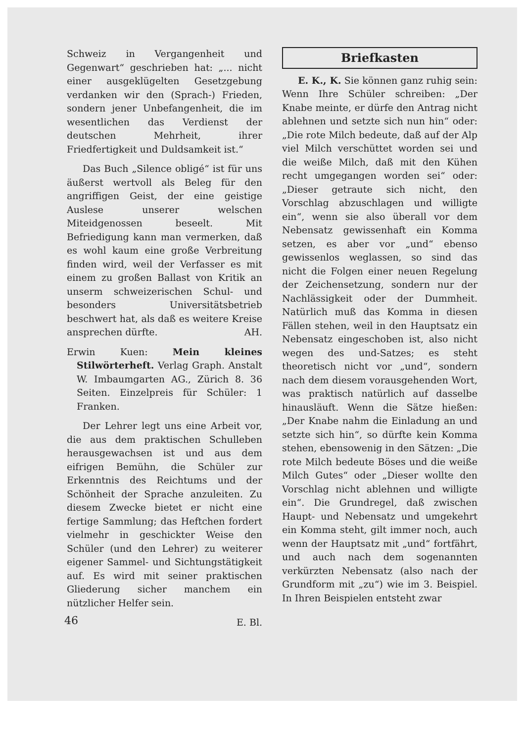Schweiz in Vergangenheit und Gegenwart“ geschrieben hat: „... nicht einer ausgeklügelten Gesetzgebung verdanken wir den (Sprach-) Frieden, sondern jener Unbefangenheit, die im wesentlichen das Verdienst der deutschen Mehrheit, ihrer Friedfertigkeit und Duldsamkeit ist.“
Das Buch „Silence obligé“ ist für uns äußerst wertvoll als Beleg für den angriffigen Geist, der eine geistige Auslese unserer welschen Miteidgenossen beseelt. Mit Befriedigung kann man vermerken, daß es wohl kaum eine große Verbreitung finden wird, weil der Verfasser es mit einem zu großen Ballast von Kritik an unserm schweizerischen Schul- und besonders Universitätsbetrieb beschwert hat, als daß es weitere Kreise ansprechen dürfte. AH.
Erwin Kuen: Mein kleines Stilwörterheft. Verlag Graph. Anstalt W. Imbaumgarten AG., Zürich 8. 36 Seiten. Einzelpreis für Schüler: 1 Franken.
Der Lehrer legt uns eine Arbeit vor, die aus dem praktischen Schulleben herausgewachsen ist und aus dem eifrigen Bemühn, die Schüler zur Erkenntnis des Reichtums und der Schönheit der Sprache anzuleiten. Zu diesem Zwecke bietet er nicht eine fertige Sammlung; das Heftchen fordert vielmehr in geschickter Weise den Schüler (und den Lehrer) zu weiterer eigener Sammel- und Sichtungstätigkeit auf. Es wird mit seiner praktischen Gliederung sicher manchem ein nützlicher Helfer sein.
E. Bl.
Briefkasten
E. K., K. Sie können ganz ruhig sein: Wenn Ihre Schüler schreiben: „Der Knabe meinte, er dürfe den Antrag nicht ablehnen und setzte sich nun hin“ oder: „Die rote Milch bedeute, daß auf der Alp viel Milch verschüttet worden sei und die weiße Milch, daß mit den Kühen recht umgegangen worden sei“ oder: „Dieser getraute sich nicht, den Vorschlag abzuschlagen und willigte ein“, wenn sie also überall vor dem Nebensatz gewissenhaft ein Komma setzen, es aber vor „und“ ebenso gewissenlos weglassen, so sind das nicht die Folgen einer neuen Regelung der Zeichensetzung, sondern nur der Nachlässigkeit oder der Dummheit. Natürlich muß das Komma in diesen Fällen stehen, weil in den Hauptsatz ein Nebensatz eingeschoben ist, also nicht wegen des und-Satzes; es steht theoretisch nicht vor „und“, sondern nach dem diesem vorausgehenden Wort, was praktisch natürlich auf dasselbe hinausläuft. Wenn die Sätze hießen: „Der Knabe nahm die Einladung an und setzte sich hin“, so dürfte kein Komma stehen, ebensowenig in den Sätzen: „Die rote Milch bedeute Böses und die weiße Milch Gutes“ oder „Dieser wollte den Vorschlag nicht ablehnen und willigte ein“. Die Grundregel, daß zwischen Haupt- und Nebensatz und umgekehrt ein Komma steht, gilt immer noch, auch wenn der Hauptsatz mit „und“ fortfährt, und auch nach dem sogenannten verkürzten Nebensatz (also nach der Grundform mit „zu“) wie im 3. Beispiel. In Ihren Beispielen entsteht zwar
46